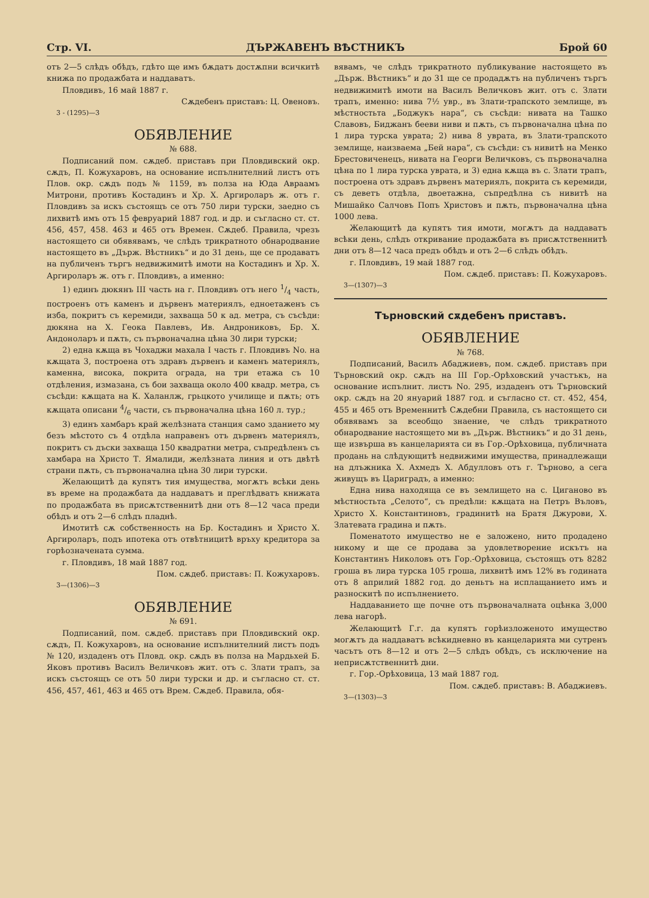Стр. VI. ДЪРЖАВЕНЪ ВѢСТНИКЪ Брой 60
отъ 2—5 слѣдъ обѣдъ, гдѣто ще имъ бѫдатъ достѫпни всичкитѣ книжа по продажбата и наддаватъ.
Пловдивъ, 16 май 1887 г.
Сѫдебенъ приставъ: Ц. Oвеновъ.
3 - (1295)—3
ОБЯВЛЕНИЕ
№ 688.
Подписаний пом. сѫдеб. приставъ при Пловдивский окр. сѫдъ, П. Кожухаровъ, на основание испълнителний листъ отъ Плов. окр. сѫдъ подъ № 1159, въ полза на Юда Авраамъ Митрони, противъ Костадинъ и Хр. Х. Аргироларъ ж. отъ г. Пловдивъ за искъ състоящъ се отъ 750 лири турски, заедно съ лихвитѣ имъ отъ 15 февруарий 1887 год. и др. и съгласно ст. ст. 456, 457, 458. 463 и 465 отъ Времен. Сѫдеб. Правила, чрезъ настоящето си обявявамъ, че слѣдъ трикратното обнародвание настоящето въ „Държ. Вѣстникъ“ и до 31 день, ще се продаватъ на публиченъ търгъ недвижимитѣ имоти на Костадинъ и Хр. Х. Аргироларъ ж. отъ г. Пловдивъ, а именно:
1) единъ дюкянъ III часть на г. Пловдивъ отъ него 1/4 часть, построенъ отъ каменъ и дървенъ материялъ, едноетаженъ съ изба, покритъ съ керемиди, захваща 50 к ад. метра, съ съсѣди: дюкяна на Х. Геока Павлевъ, Ив. Андрониковъ, Бр. Х. Андоноларъ и пѫть, съ първоначална цѣна 30 лири турски;
2) една кѫща въ Чохаджи махала I часть г. Пловдивъ No. на кѫщата 3, построена отъ здравъ дървенъ и каменъ материялъ, каменна, висока, покрита ограда, на три етажа съ 10 отдѣления, измазана, съ бои захваща около 400 квадр. метра, съ съсѣди: кѫщата на К. Халанлж, грьцкото училище и пѫть; отъ кѫщата описани 4/6 части, съ първоначална цѣна 160 л. тур.;
3) единъ хамбаръ край желѣзната станция само зданието му безъ мѣстото съ 4 отдѣла направенъ отъ дървенъ материялъ, покритъ съ дъски захваща 150 квадратни метра, съпредѣленъ съ хамбара на Христо Т. Ямалиди, желѣзната линия и отъ двѣтѣ страни пѫть, съ първоначална цѣна 30 лири турски.
Желающитѣ да купятъ тия имущества, могѫтъ всѣки день въ време на продажбата да наддаватъ и преглѣдватъ книжата по продажбата въ присѫтственнитѣ дни отъ 8—12 часа преди обѣдъ и отъ 2—6 слѣдъ пладнѣ.
Имотитѣ сѫ собственность на Бр. Костадинъ и Христо Х. Аргироларъ, подъ ипотека отъ отвѣтницитѣ връху кредитора за горѣозначената сумма.
г. Пловдивъ, 18 май 1887 год.
Пом. сѫдеб. приставъ: П. Кожухаровъ.
3—(1306)—3
ОБЯВЛЕНИЕ
№ 691.
Подписаний, пом. сѫдеб. приставъ при Пловдивский окр. сѫдъ, П. Кожухаровъ, на основание испълнителний листъ подъ № 120, издаденъ отъ Пловд. окр. сѫдъ въ полза на Мардьхей Б. Яковъ противъ Василъ Величковъ жит. отъ с. Злати трапъ, за искъ състоящъ се отъ 50 лири турски и др. и съгласно ст. ст. 456, 457, 461, 463 и 465 отъ Врем. Сѫдеб. Правила, обя-
вявамъ, че слѣдъ трикратното публикувание настоящето въ „Държ. Вѣстникъ“ и до 31 ще се продадѫтъ на публиченъ търгъ недвижимитѣ имоти на Василъ Величковъ жит. отъ с. Злати трапъ, именно: нива 7½ увр., въ Злати-трапското землище, въ мѣстностьта „Боджукъ нара“, съ съсѣди: нивата на Ташко Славовъ, Биджанъ бееви ниви и пѫть, съ първоначална цѣна по 1 лира турска уврата; 2) нива 8 уврата, въ Злати-трапското землище, наизваема „Бей нара“, съ съсѣди: съ нивитѣ на Менко Брестовиченецъ, нивата на Георги Величковъ, съ първоначална цѣна по 1 лира турска увратa, и 3) една кѫща въ с. Злати трапъ, построена отъ здравъ дървенъ материялъ, покрита съ керемиди, съ деветъ отдѣла, двоетажна, съпредѣлна съ нивитѣ на Мишайко Салчовъ Попъ Христовъ и пѫть, първоначална цѣна 1000 лева.
Желающитѣ да купятъ тия имоти, могѫтъ да наддаватъ всѣки день, слѣдъ откривание продажбата въ присѫтственнитѣ дни отъ 8—12 часа предъ обѣдъ и отъ 2—6 слѣдъ обѣдъ.
г. Пловдивъ, 19 май 1887 год.
Пом. сѫдеб. приставъ: П. Кожухаровъ.
3—(1307)—3
Търновский сѫдебенъ приставъ.
ОБЯВЛЕНИЕ
№ 768.
Подписаний, Василъ Абаджиевъ, пом. сѫдеб. приставъ при Търновский окр. сѫдъ на III Гор.-Орѣховский участъкъ, на основание испълнит. листъ No. 295, издаденъ отъ Търновский окр. сѫдъ на 20 януарий 1887 год. и съгласно ст. ст. 452, 454, 455 и 465 отъ Временнитѣ Сѫдебни Правила, съ настоящето си обявявамъ за всеобщо знаение, че слѣдъ трикратното обнародвание настоящето ми въ „Държ. Вѣстникъ“ и до 31 день, ще извърша въ канцеларията си въ Гор.-Орѣховица, публичната продань на слѣдующитѣ недвижими имущества, принадлежащи на длъжника Х. Ахмедъ Х. Абдулловъ отъ г. Търново, а сега живущъ въ Цариградъ, а именно:
Една нива находяща се въ землището на с. Циганово въ мѣстностьта „Селото“, съ предѣли: кѫщата на Петръ Въловъ, Христо Х. Константиновъ, градинитѣ на Братя Джурови, Х. Златевата градина и пѫть.
Поменатото имущество не е заложено, нито продадено никому и ще се продава за удовлетворение искътъ на Константинъ Николовъ отъ Гор.-Орѣховица, състоящъ отъ 8282 гроша въ лира турска 105 гроша, лихвитѣ имъ 12% въ годината отъ 8 априлий 1882 год. до деньтъ на исплащанието имъ и разноскитѣ по испълнението.
Наддаванието ще почне отъ първоначалната оцѣнка 3,000 лева нагорѣ.
Желающитѣ Г.г. да купятъ горѣизложеното имущество могѫтъ да наддаватъ всѣкидневно въ канцеларията ми сутренъ часътъ отъ 8—12 и отъ 2—5 слѣдъ обѣдъ, съ исключение на неприсѫтственнитѣ дни.
г. Гор.-Орѣховица, 13 май 1887 год.
Пом. сѫдеб. приставъ: В. Абаджиевъ.
3—(1303)—3